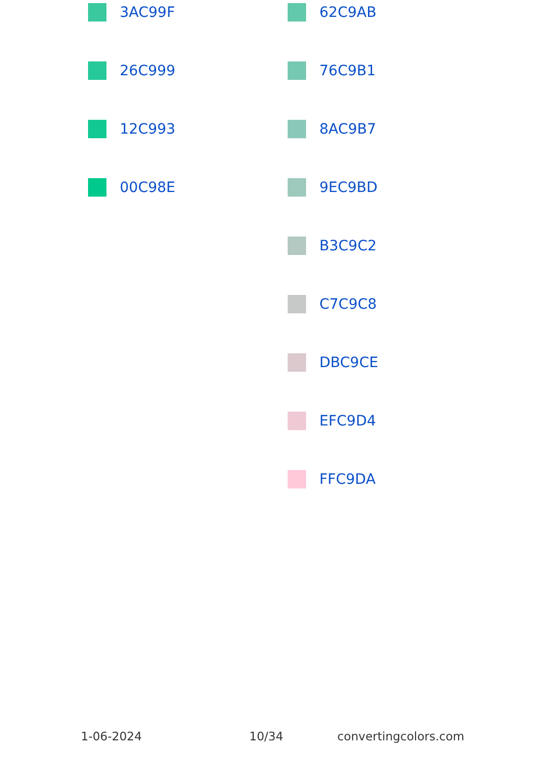3AC99F
26C999
12C993
00C98E
62C9AB
76C9B1
8AC9B7
9EC9BD
B3C9C2
C7C9C8
DBC9CE
EFC9D4
FFC9DA
1-06-2024 10/34 convertingcolors.com